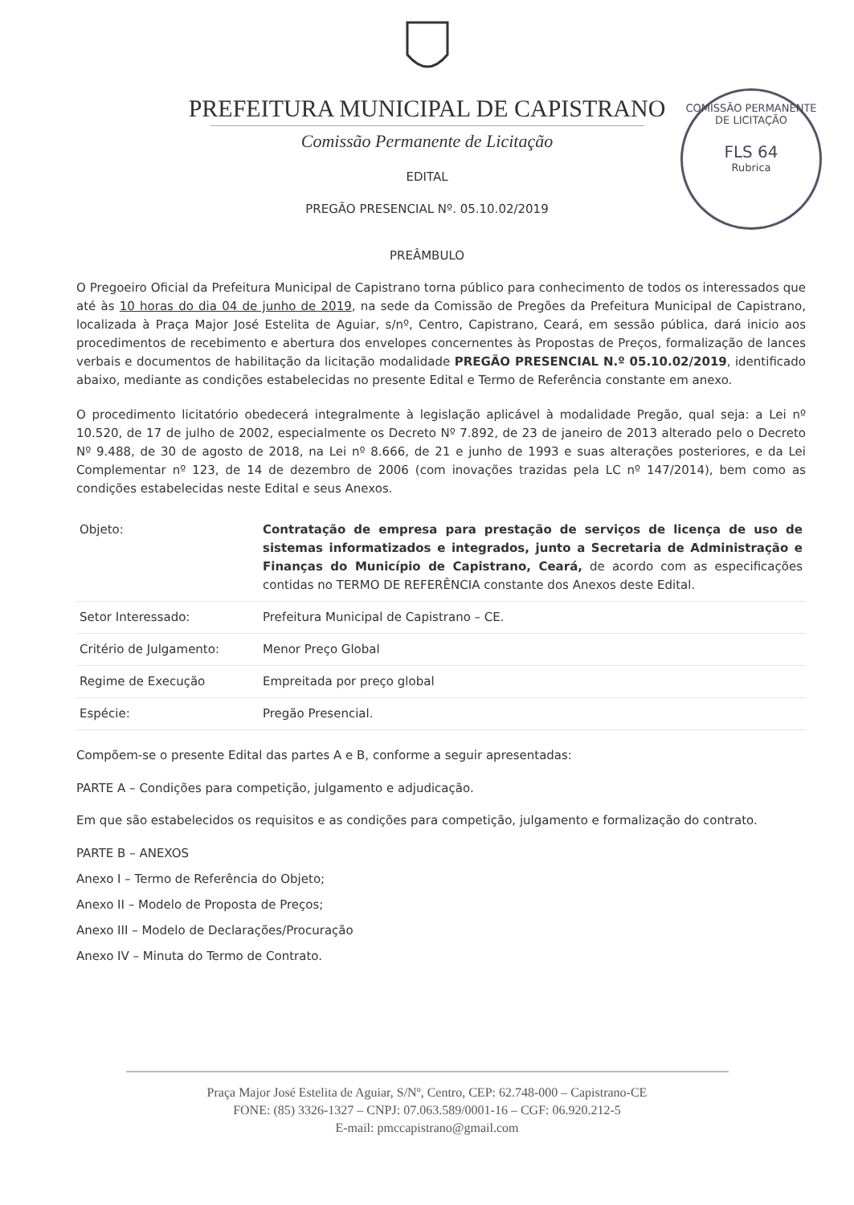PREFEITURA MUNICIPAL DE CAPISTRANO
Comissão Permanente de Licitação
COMISSÃO PERMANENTE DE LICITAÇÃO
FLS 64
Rubrica
EDITAL
PREGÃO PRESENCIAL Nº. 05.10.02/2019
PREÂMBULO
O Pregoeiro Oficial da Prefeitura Municipal de Capistrano torna público para conhecimento de todos os interessados que até às 10 horas do dia 04 de junho de 2019, na sede da Comissão de Pregões da Prefeitura Municipal de Capistrano, localizada à Praça Major José Estelita de Aguiar, s/nº, Centro, Capistrano, Ceará, em sessão pública, dará inicio aos procedimentos de recebimento e abertura dos envelopes concernentes às Propostas de Preços, formalização de lances verbais e documentos de habilitação da licitação modalidade PREGÃO PRESENCIAL N.º 05.10.02/2019, identificado abaixo, mediante as condições estabelecidas no presente Edital e Termo de Referência constante em anexo.
O procedimento licitatório obedecerá integralmente à legislação aplicável à modalidade Pregão, qual seja: a Lei nº 10.520, de 17 de julho de 2002, especialmente os Decreto Nº 7.892, de 23 de janeiro de 2013 alterado pelo o Decreto Nº 9.488, de 30 de agosto de 2018, na Lei nº 8.666, de 21 e junho de 1993 e suas alterações posteriores, e da Lei Complementar nº 123, de 14 de dezembro de 2006 (com inovações trazidas pela LC nº 147/2014), bem como as condições estabelecidas neste Edital e seus Anexos.
| Objeto: | Contratação de empresa para prestação de serviços de licença de uso de sistemas informatizados e integrados, junto a Secretaria de Administração e Finanças do Município de Capistrano, Ceará, de acordo com as especificações contidas no TERMO DE REFERÊNCIA constante dos Anexos deste Edital. |
| Setor Interessado: | Prefeitura Municipal de Capistrano – CE. |
| Critério de Julgamento: | Menor Preço Global |
| Regime de Execução | Empreitada por preço global |
| Espécie: | Pregão Presencial. |
Compõem-se o presente Edital das partes A e B, conforme a seguir apresentadas:
PARTE A – Condições para competição, julgamento e adjudicação.
Em que são estabelecidos os requisitos e as condições para competição, julgamento e formalização do contrato.
PARTE B – ANEXOS
Anexo I – Termo de Referência do Objeto;
Anexo II – Modelo de Proposta de Preços;
Anexo III – Modelo de Declarações/Procuração
Anexo IV – Minuta do Termo de Contrato.
Praça Major José Estelita de Aguiar, S/Nº, Centro, CEP: 62.748-000 – Capistrano-CE
FONE: (85) 3326-1327 – CNPJ: 07.063.589/0001-16 – CGF: 06.920.212-5
E-mail: pmccapistrano@gmail.com